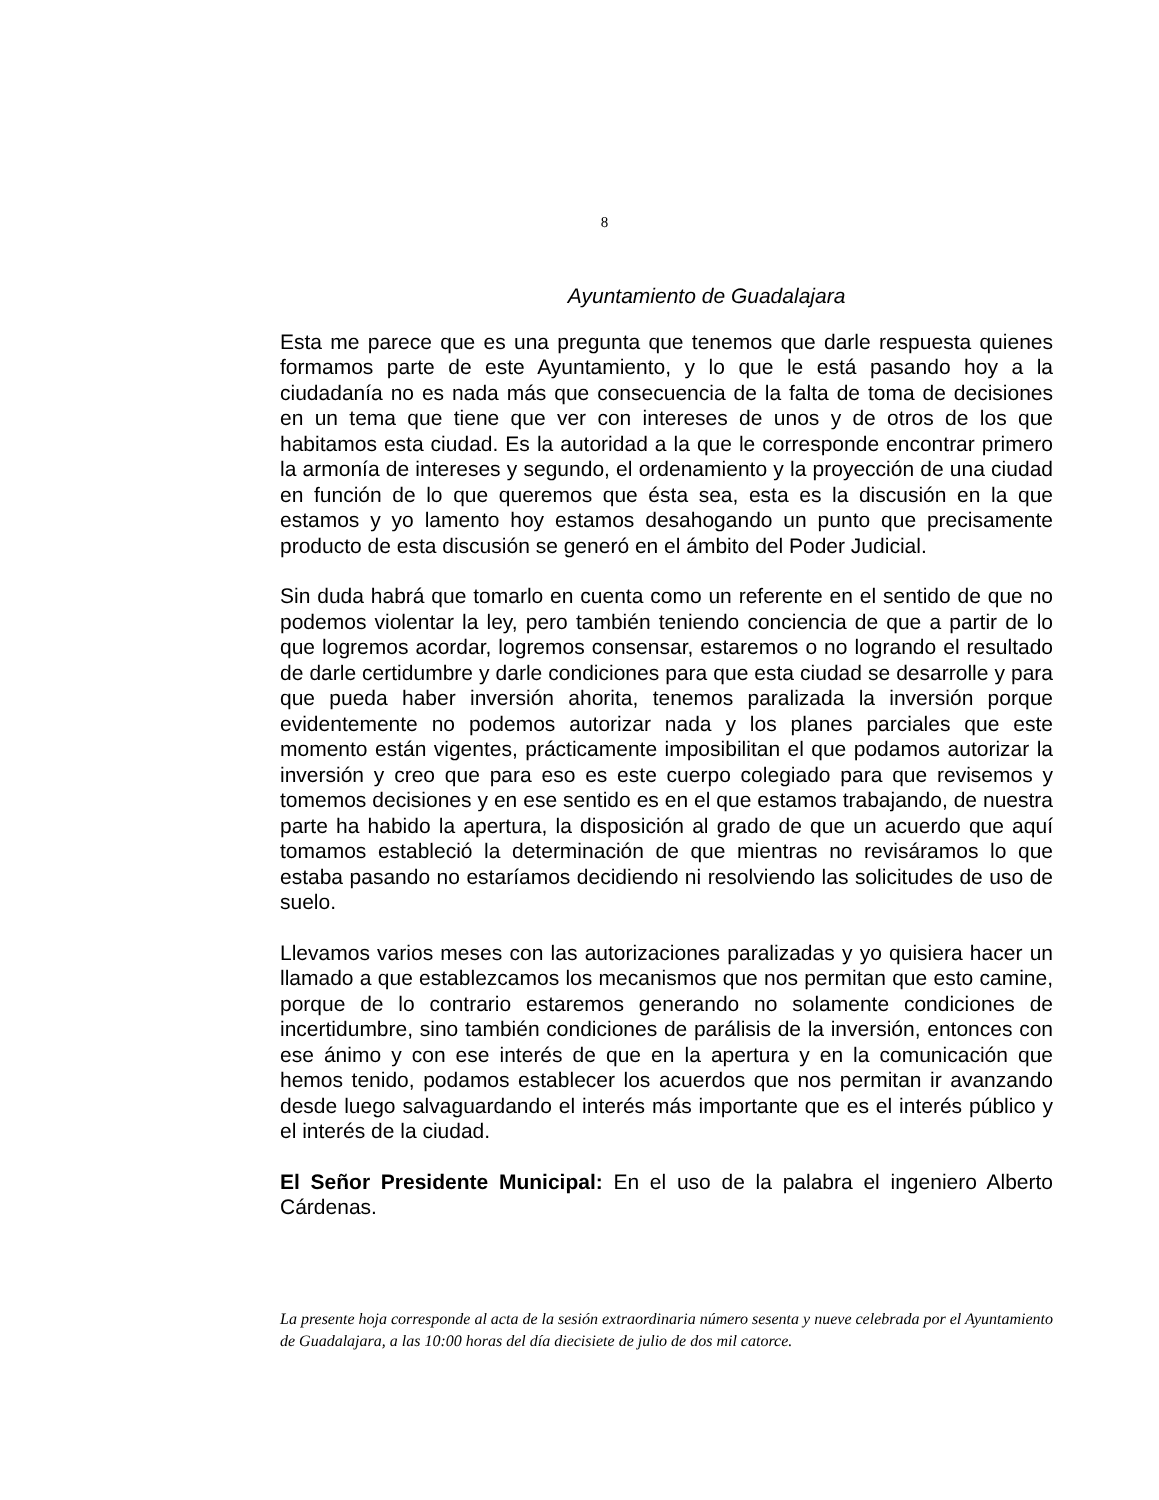8
Ayuntamiento de Guadalajara
Esta me parece que es una pregunta que tenemos que darle respuesta quienes formamos parte de este Ayuntamiento, y lo que le está pasando hoy a la ciudadanía no es nada más que consecuencia de la falta de toma de decisiones en un tema que tiene que ver con intereses de unos y de otros de los que habitamos esta ciudad. Es la autoridad a la que le corresponde encontrar primero la armonía de intereses y segundo, el ordenamiento y la proyección de una ciudad en función de lo que queremos que ésta sea, esta es la discusión en la que estamos y yo lamento hoy estamos desahogando un punto que precisamente producto de esta discusión se generó en el ámbito del Poder Judicial.
Sin duda habrá que tomarlo en cuenta como un referente en el sentido de que no podemos violentar la ley, pero también teniendo conciencia de que a partir de lo que logremos acordar, logremos consensar, estaremos o no logrando el resultado de darle certidumbre y darle condiciones para que esta ciudad se desarrolle y para que pueda haber inversión ahorita, tenemos paralizada la inversión porque evidentemente no podemos autorizar nada y los planes parciales que este momento están vigentes, prácticamente imposibilitan el que podamos autorizar la inversión y creo que para eso es este cuerpo colegiado para que revisemos y tomemos decisiones y en ese sentido es en el que estamos trabajando, de nuestra parte ha habido la apertura, la disposición al grado de que un acuerdo que aquí tomamos estableció la determinación de que mientras no revisáramos lo que estaba pasando no estaríamos decidiendo ni resolviendo las solicitudes de uso de suelo.
Llevamos varios meses con las autorizaciones paralizadas y yo quisiera hacer un llamado a que establezcamos los mecanismos que nos permitan que esto camine, porque de lo contrario estaremos generando no solamente condiciones de incertidumbre, sino también condiciones de parálisis de la inversión, entonces con ese ánimo y con ese interés de que en la apertura y en la comunicación que hemos tenido, podamos establecer los acuerdos que nos permitan ir avanzando desde luego salvaguardando el interés más importante que es el interés público y el interés de la ciudad.
El Señor Presidente Municipal: En el uso de la palabra el ingeniero Alberto Cárdenas.
La presente hoja corresponde al acta de la sesión extraordinaria número sesenta y nueve celebrada por el Ayuntamiento de Guadalajara, a las 10:00 horas del día diecisiete de julio de dos mil catorce.